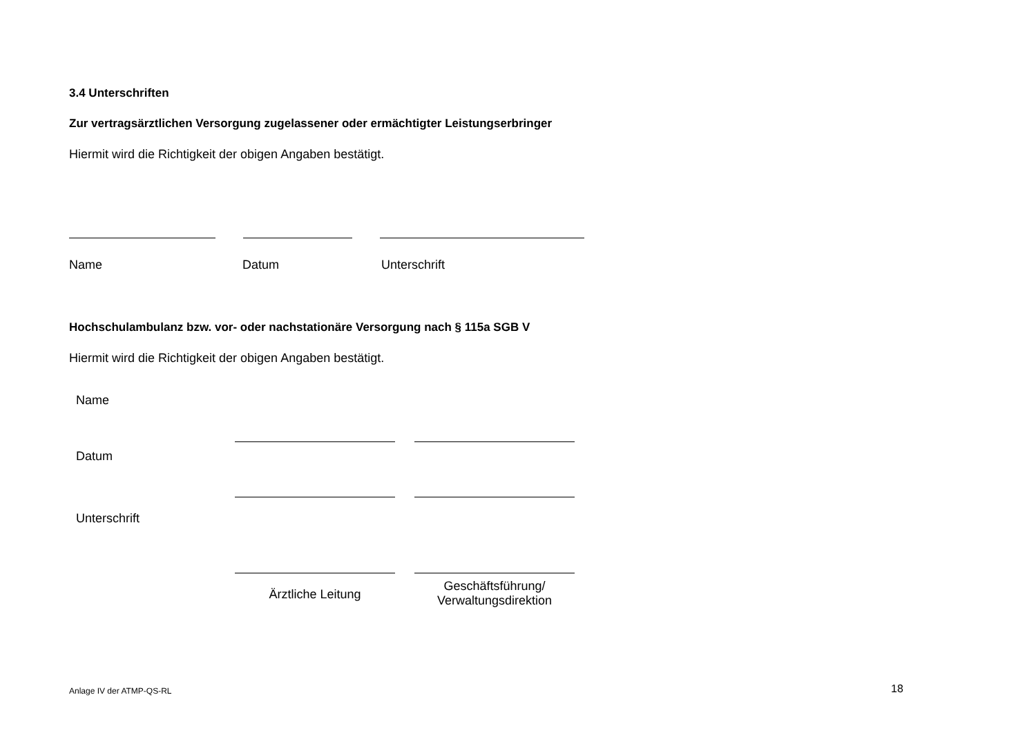3.4 Unterschriften
Zur vertragsärztlichen Versorgung zugelassener oder ermächtigter Leistungserbringer
Hiermit wird die Richtigkeit der obigen Angaben bestätigt.
Name Datum Unterschrift
Hochschulambulanz bzw. vor- oder nachstationäre Versorgung nach § 115a SGB V
Hiermit wird die Richtigkeit der obigen Angaben bestätigt.
| Name | | | |
| Datum | | | |
| Unterschrift | | | |
| | Ärztliche Leitung | | Geschäftsführung/ Verwaltungsdirektion |
Anlage IV der ATMP-QS-RL 18